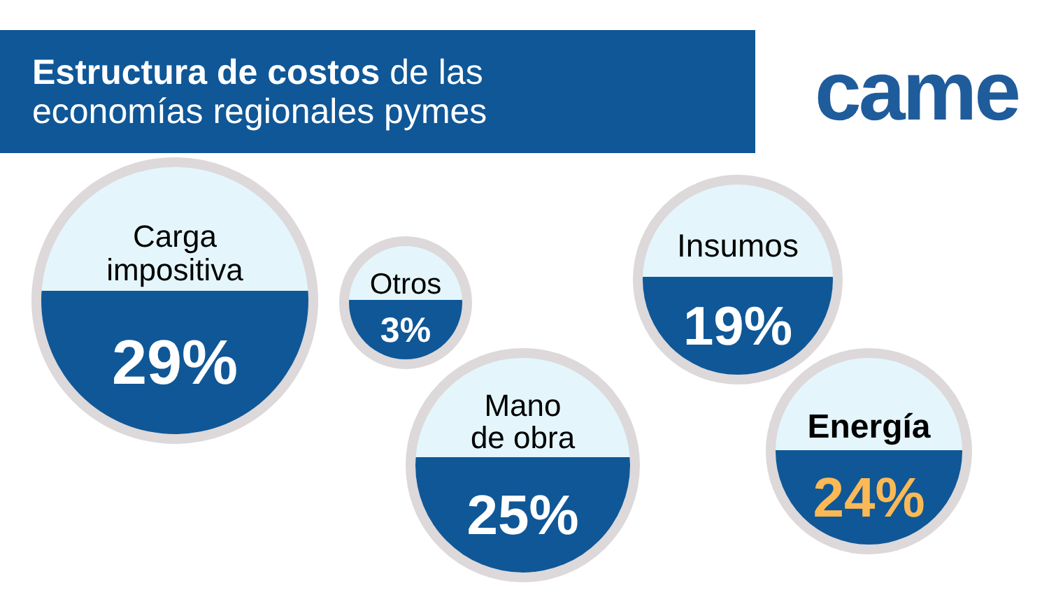Estructura de costos de las
economías regionales pymes
came
Carga
impositiva
29%
Otros
3%
Mano
de obra
25%
Insumos
19%
Energía
24%